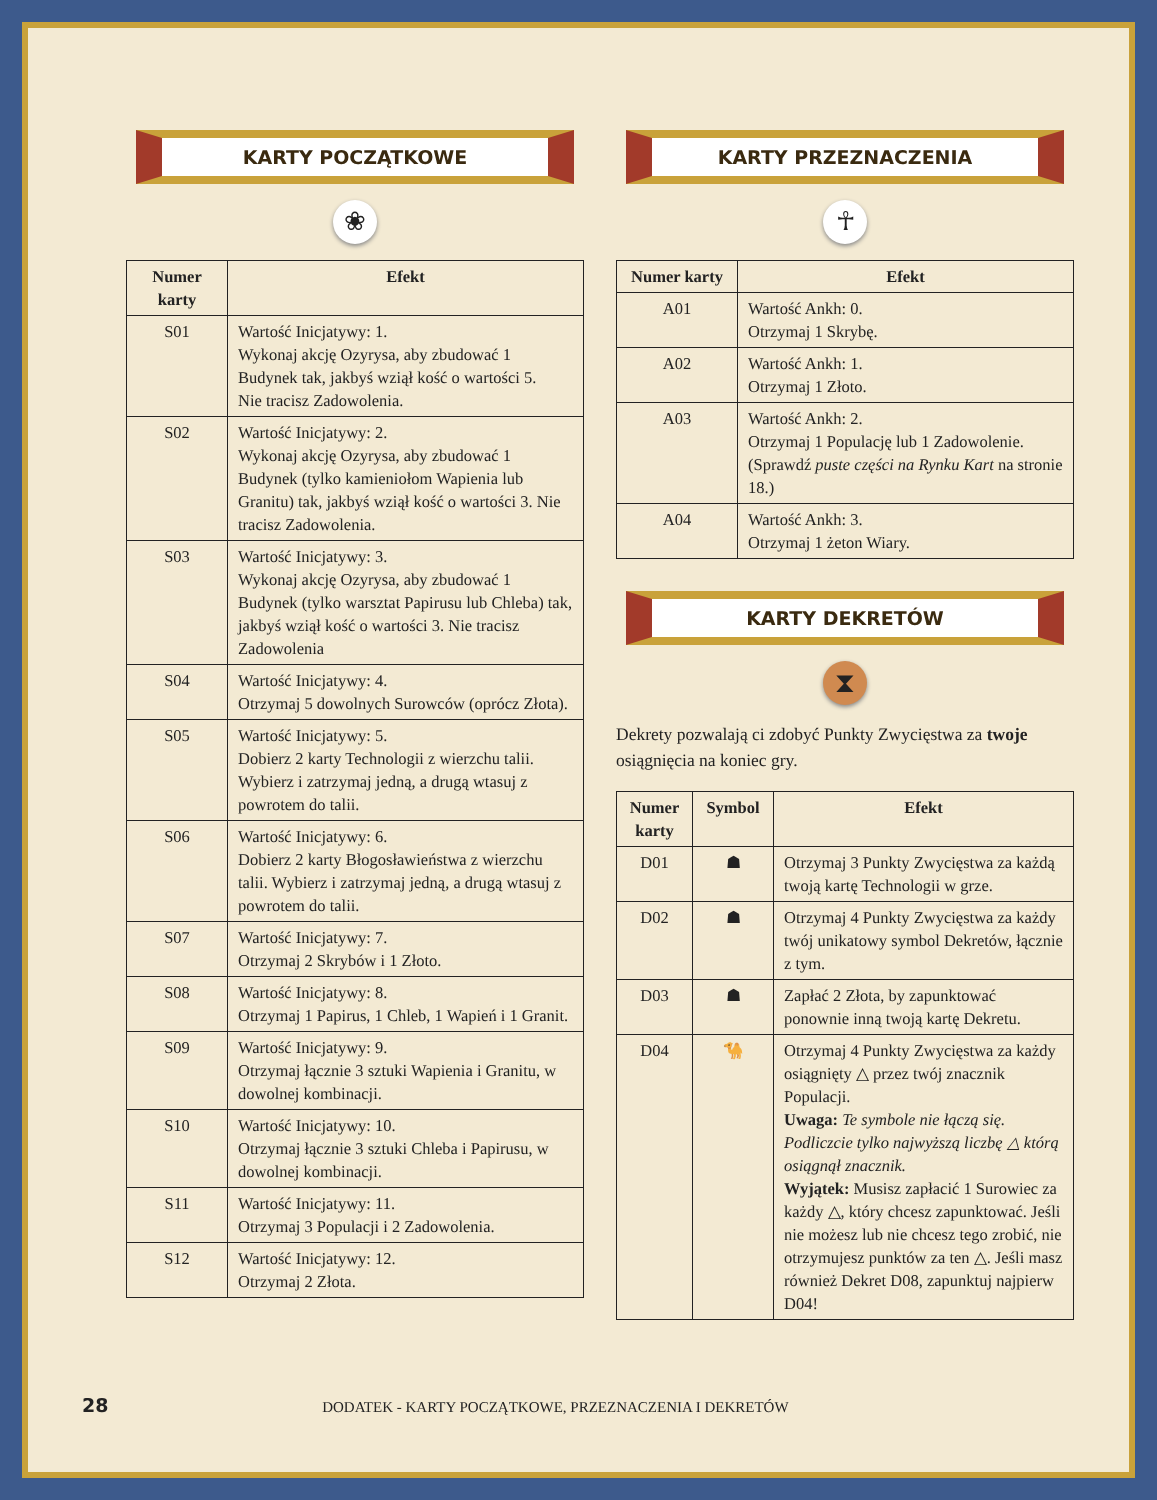KARTY POCZĄTKOWE
❀
| Numer karty | Efekt |
| --- | --- |
| S01 | Wartość Inicjatywy: 1. Wykonaj akcję Ozyrysa, aby zbudować 1 Budynek tak, jakbyś wziął kość o wartości 5. Nie tracisz Zadowolenia. |
| S02 | Wartość Inicjatywy: 2. Wykonaj akcję Ozyrysa, aby zbudować 1 Budynek (tylko kamieniołom Wapienia lub Granitu) tak, jakbyś wziął kość o wartości 3. Nie tracisz Zadowolenia. |
| S03 | Wartość Inicjatywy: 3. Wykonaj akcję Ozyrysa, aby zbudować 1 Budynek (tylko warsztat Papirusu lub Chleba) tak, jakbyś wziął kość o wartości 3. Nie tracisz Zadowolenia |
| S04 | Wartość Inicjatywy: 4. Otrzymaj 5 dowolnych Surowców (oprócz Złota). |
| S05 | Wartość Inicjatywy: 5. Dobierz 2 karty Technologii z wierzchu talii. Wybierz i zatrzymaj jedną, a drugą wtasuj z powrotem do talii. |
| S06 | Wartość Inicjatywy: 6. Dobierz 2 karty Błogosławieństwa z wierzchu talii. Wybierz i zatrzymaj jedną, a drugą wtasuj z powrotem do talii. |
| S07 | Wartość Inicjatywy: 7. Otrzymaj 2 Skrybów i 1 Złoto. |
| S08 | Wartość Inicjatywy: 8. Otrzymaj 1 Papirus, 1 Chleb, 1 Wapień i 1 Granit. |
| S09 | Wartość Inicjatywy: 9. Otrzymaj łącznie 3 sztuki Wapienia i Granitu, w dowolnej kombinacji. |
| S10 | Wartość Inicjatywy: 10. Otrzymaj łącznie 3 sztuki Chleba i Papirusu, w dowolnej kombinacji. |
| S11 | Wartość Inicjatywy: 11. Otrzymaj 3 Populacji i 2 Zadowolenia. |
| S12 | Wartość Inicjatywy: 12. Otrzymaj 2 Złota. |
KARTY PRZEZNACZENIA
☥
| Numer karty | Efekt |
| --- | --- |
| A01 | Wartość Ankh: 0. Otrzymaj 1 Skrybę. |
| A02 | Wartość Ankh: 1. Otrzymaj 1 Złoto. |
| A03 | Wartość Ankh: 2. Otrzymaj 1 Populację lub 1 Zadowolenie. (Sprawdź puste części na Rynku Kart na stronie 18.) |
| A04 | Wartość Ankh: 3. Otrzymaj 1 żeton Wiary. |
KARTY DEKRETÓW
⧗
Dekrety pozwalają ci zdobyć Punkty Zwycięstwa za twoje osiągnięcia na koniec gry.
| Numer karty | Symbol | Efekt |
| --- | --- | --- |
| D01 | ☗ | Otrzymaj 3 Punkty Zwycięstwa za każdą twoją kartę Technologii w grze. |
| D02 | ☗ | Otrzymaj 4 Punkty Zwycięstwa za każdy twój unikatowy symbol Dekretów, łącznie z tym. |
| D03 | ☗ | Zapłać 2 Złota, by zapunktować ponownie inną twoją kartę Dekretu. |
| D04 | 🐪 | Otrzymaj 4 Punkty Zwycięstwa za każdy osiągnięty △ przez twój znacznik Populacji. Uwaga: Te symbole nie łączą się. Podliczcie tylko najwyższą liczbę △ którą osiągnął znacznik. Wyjątek: Musisz zapłacić 1 Surowiec za każdy △, który chcesz zapunktować. Jeśli nie możesz lub nie chcesz tego zrobić, nie otrzymujesz punktów za ten △. Jeśli masz również Dekret D08, zapunktuj najpierw D04! |
28 DODATEK - KARTY POCZĄTKOWE, PRZEZNACZENIA I DEKRETÓW